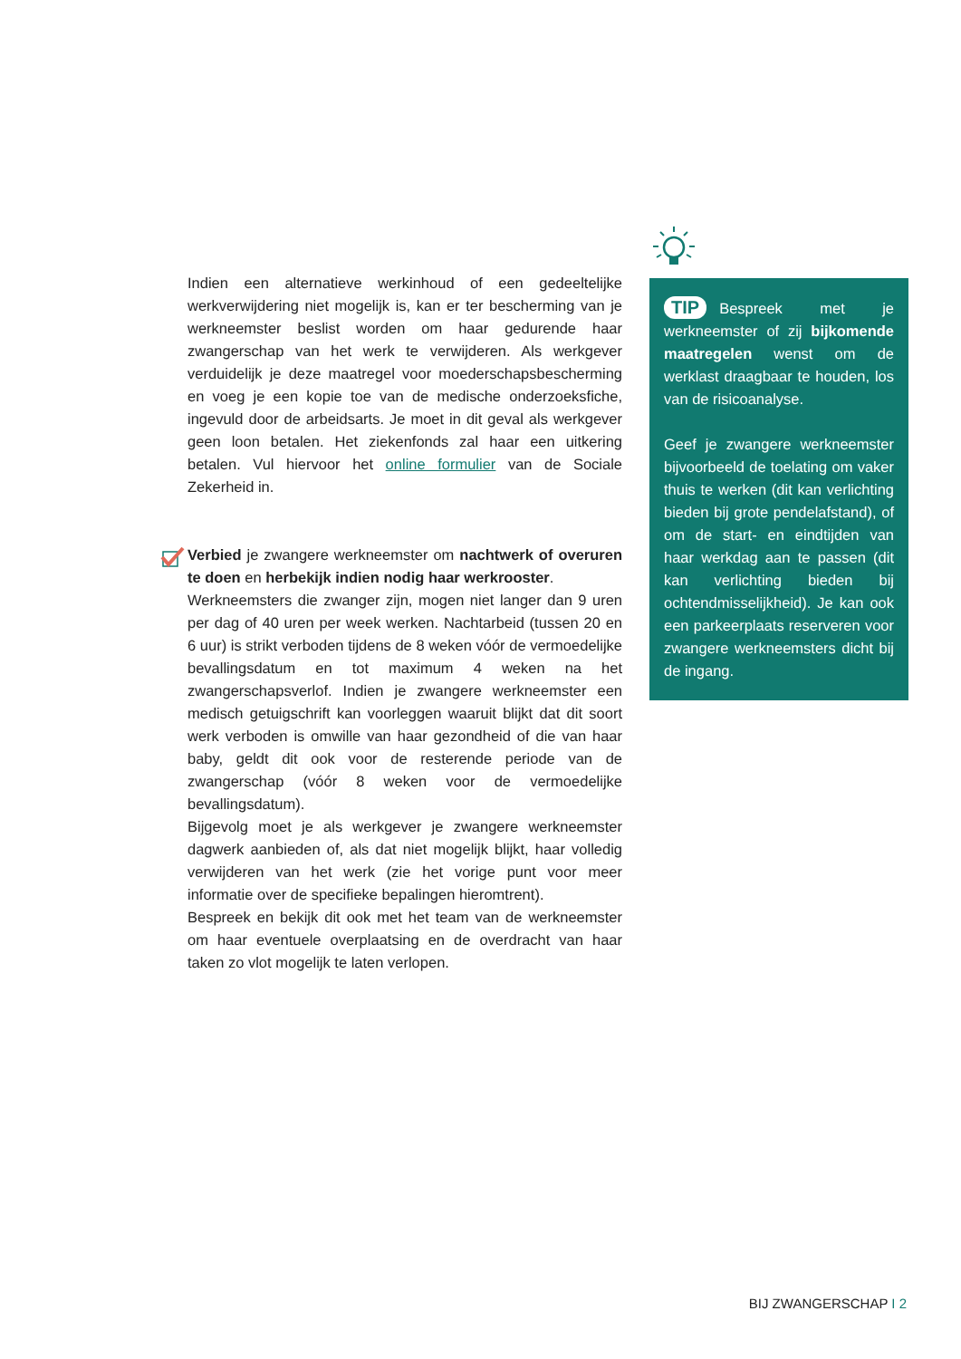Indien een alternatieve werkinhoud of een gedeeltelijke werkverwijdering niet mogelijk is, kan er ter bescherming van je werkneemster beslist worden om haar gedurende haar zwangerschap van het werk te verwijderen. Als werkgever verduidelijk je deze maatregel voor moederschapsbescherming en voeg je een kopie toe van de medische onderzoeksfiche, ingevuld door de arbeidsarts. Je moet in dit geval als werkgever geen loon betalen. Het ziekenfonds zal haar een uitkering betalen. Vul hiervoor het online formulier van de Sociale Zekerheid in.
Verbied je zwangere werkneemster om nachtwerk of overuren te doen en herbekijk indien nodig haar werkrooster.
Werkneemsters die zwanger zijn, mogen niet langer dan 9 uren per dag of 40 uren per week werken. Nachtarbeid (tussen 20 en 6 uur) is strikt verboden tijdens de 8 weken vóór de vermoedelijke bevallingsdatum en tot maximum 4 weken na het zwangerschapsverlof. Indien je zwangere werkneemster een medisch getuigschrift kan voorleggen waaruit blijkt dat dit soort werk verboden is omwille van haar gezondheid of die van haar baby, geldt dit ook voor de resterende periode van de zwangerschap (vóór 8 weken voor de vermoedelijke bevallingsdatum).
Bijgevolg moet je als werkgever je zwangere werkneemster dagwerk aanbieden of, als dat niet mogelijk blijkt, haar volledig verwijderen van het werk (zie het vorige punt voor meer informatie over de specifieke bepalingen hieromtrent).
Bespreek en bekijk dit ook met het team van de werkneemster om haar eventuele overplaatsing en de overdracht van haar taken zo vlot mogelijk te laten verlopen.
TIP Bespreek met je werkneemster of zij bijkomende maatregelen wenst om de werklast draagbaar te houden, los van de risicoanalyse.
Geef je zwangere werkneemster bijvoorbeeld de toelating om vaker thuis te werken (dit kan verlichting bieden bij grote pendelafstand), of om de start- en eindtijden van haar werkdag aan te passen (dit kan verlichting bieden bij ochtendmisselijkheid). Je kan ook een parkeerplaats reserveren voor zwangere werkneemsters dicht bij de ingang.
BIJ ZWANGERSCHAP I 2